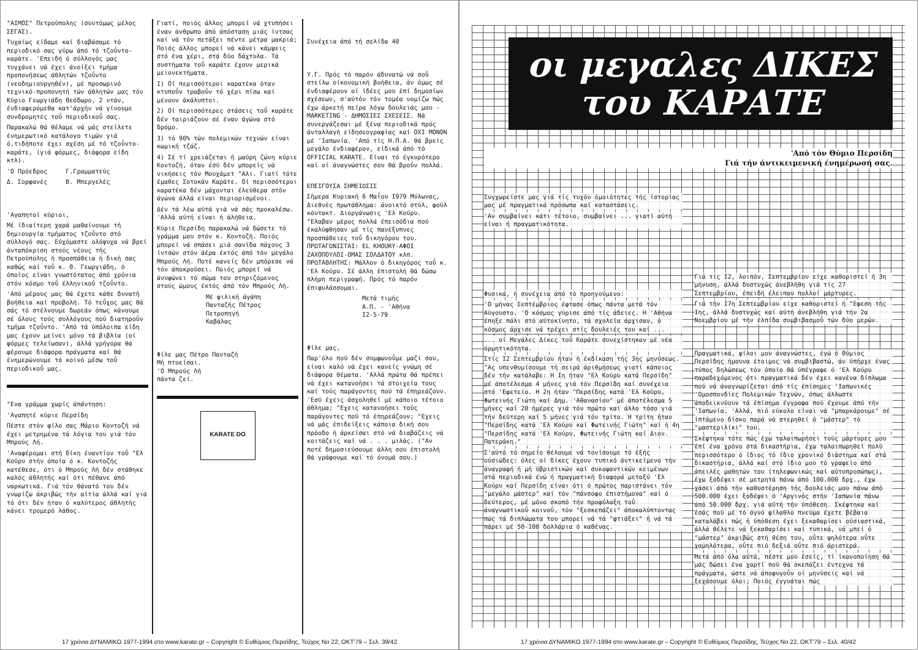"ΑΙΜΟΣ" Πετρούπολης (συντόμως μέλος ΣΕΓΑΣ).
Τυχαίως είδαμε καί διαβάσαμε τό περιοδικό σας γύρω άπό τό τζοΰντο-καράτε. 'Επειδή ό σύλλογός μας τυγχάνει νά έχει άνοίξει τμήμα προπονήσεως άθλητών τζοΰντο (νεοδημιουργηθέν), μέ προσωρινό τεχνικό-προπονητή τών άθλητών μας τόν Κύριο Γεωργιάδη Θεόδωρο, 2 ντάν, ένδιαφερόμεθα κατ'άρχήν νά γίνουμε συνδρομητές τοΰ περιοδικοΰ σας.
Παρακαλώ θά θέλαμε νά μάς στείλετε ένημερωτικό κατάλογο τιμών γιά ό,τιδήποτε έχει σχέση μέ τό τζοΰντο-καράτε, (γιά φόρμες, διάφορα είδη κτλ).
'Ο Πρόεδρος Γ.Γραμματεύς
Δ. Σορφανές Β. Μπεργελές
'Αγαπητοί κύριοι,
Μέ ίδιαίτερη χαρά μαθαίνουμε τή δημιουργία τμήματος τζοΰντο στό σύλλογό σας. Εύχόμαστε ολόψυχα νά βρεί άνταπόκριση στούς νέους τής Πετρούπολης ή προσπάθεια ή δική σας καθώς καί τοΰ κ. Θ. Γεωργιάδη, ό όποίος είναι γνωστότατος άπό χρόνια στόν κόσμο τοΰ έλληνικοΰ τζοΰντο.
'Από μέρους μας θά έχετε κάθε δυνατή βοήθεια καί προβολή. Τό τεΰχος μας θά σάς τό στέλνουμε δωρεάν όπως κάνουμε σέ όλους τούς συλλόγους πού διατηροΰν τμήμα τζοΰντο. 'Από τά ύπόλοιπα είδη μας έχουν μείνει μόνο τά βιβλία (οί φόρμες τελείωσαν), άλλά γρήγορα θά φέρουμε διάφορα πράγματα καί θά ένημερώνουμε τό κοινό μέσω τοΰ περιοδικοΰ μας.
"Ενα γράμμα χωρίς άπάντηση:
'Αγαπητέ κύριε Περσίδη
Πέστε στόν φίλο σας Μάριο Κοντοζή νά έχει μετρημένα τά λόγια του γιά τόν Μπρούς Λή.
'Αναφέρομαι στή δίκη έναντίον τοΰ "Ελ Κούρυ στήν όποία ό κ. Κοντοζής κατέθεσε, ότι ό Μπρούς Λή δέν στάθηκε καλός άθλητής καί ότι πέθανε άπό ναρκωτικά. Γιά τόν θάνατό του δέν γνωρίζω άκριβώς τήν αίτία άλλά καί γιά τό ότι δέν ήταν ό καλύτερος άθλητής κάνει τρομερό λάθος.
Γιατί, ποιός άλλος μπορεί νά χτυπήσει έναν άνθρωπο άπό άπόσταση μιάς ίντσας καί νά τόν πετάξει πέντε μέτρα μακριά; Ποιός άλλος μπορεί νά κάνει κάμψεις στό ένα χέρι, στά δύο δάχτυλα. Τά συστήματα τοΰ καράτε έχουν μερικά μειονεκτήματα.
Ι) Οί περισσότεροι καρατέκα όταν κτυποΰν τραβοΰν τό χέρι πίσω καί μένουν άκάλυπτοι.
2) Οί περισσότερες στάσεις τοΰ καράτε δέν ταιριάζουν σέ έναν άγώνα στό δρόμο.
3) τό 90% τών πολεμικών τεχνών είναι κωμική τζάζ.
4) Σέ τί χρειάζεται ή μαύρη ζώνη κύριε Κοντοζή, όταν έσύ δέν μπορείς νά νικήσεις τόν Μουχάμετ "Αλι. Γιατί τότε έμαθες Σοτοκάν Καράτε. Οί περισσότεροι καρατέκα δέν μάχονται έλεύθερα στόν άγώνα άλλά είναι περιορισμένοι.
Δέν τά λέω αύτά γιά νά σάς προκαλέσω. 'Αλλά αύτή είναι ή άλήθεια.
Κύριε Περσίδη παρακαλώ νά δώσετε τό γράμμα μου στόν κ. Κοντοζή. Ποιός μπορεί νά σπάσει μιά σανίδα πάχους 3 ίντσών στόν άέρα έκτός άπό τόν μεγάλο Μπρούς Λή. Ποτέ κανείς δέν μπόρεσε νά τόν άποκρούσει. Ποιός μπορεί νά άνυψώνει τό σώμα του στηριζόμενος στούς ώμους έκτός άπό τόν Μπρούς Λή.
Μέ φιλική άγάπη
Πανταζής Πέτρος
Πετροπηγή
Καβάλας
Φίλε μας Πέτρο Πανταζή
Μή πτοείσαι.
'Ο Μπρούς Λή
πάντα ζεί.
KARATE DO
Συνέχεια άπό τή σελίδα 40
Υ.Γ. Πρός τό παρόν άδυνατώ νά σοΰ στείλω οίκονομική βοήθεια, άν όμως σέ ένδιαφέρουν οί ίδέες μου έπί δημοσίων σχέσεων, σ'αύτόν τόν τομέα νομίζω πώς έχω άρκετή πείρα λόγω δουλειάς μου - MARKETING - ΔΗΜΟΣΙΕΣ ΣΧΕΣΕΙΣ. Νά συνεργάζεσαι μέ ξένα περιοδικά πρός άνταλλαγή είδησεογραφίας καί ΟΧΙ ΜΟΝΟΝ μέ 'Ιαπωνία. 'Από τίς Η.Π.Α. θά βρείς μεγάλο ένδιαφέρον, είδικά άπό τό OFFICIAL KARATE. Είναι τό έγκυρότερο καί οί άναγνώστες σου θά βροΰν πολλά.
ΕΠΕΙΓΟΥΣΑ ΣΗΜΕΙΩΣΙΣ
Σήμερα Κυριακή 6 Μαΐου Ι979 Μύλωνας, Διεθνές πρωτάθλημα: άνοικτό στύλ, φούλ κόντακτ. Διοργάνωσις 'Ελ Κούρυ. "Ελαβαν μέρος πολλά έπεισόδια πού έκαλύφθησαν μέ τίς πανέξυπνες προσπάθειες τοΰ δικηγόρου του. ΠΡΩΤΑΓΩΝΙΣΤΑΙ: EL KHOURY-ΑΦΟΙ ΖΑΧΟΠΟΥΛΟΙ-ΟΜΑΣ ΣΟΛΔΑΤΟΥ κλπ. ΠΡΩΤΑΘΛΗΤΗΣ: Μάλλον ό δικηγόρος τοΰ κ. 'Ελ Κούρυ. Σέ άλλη έπιστολή θά δώσω πλήρη περιγραφή. Πρός τό παρόν έπιφυλάσσομαι.
Μετά τιμής
Α.Π. - 'Αθήνα
Ι2-5-79
Φίλε μας,
Παρ'όλο πού δέν συμφωνοΰμε μαζί σου, είναι καλό νά έχει κανείς γνώμη σέ διάφορα θέματα. 'Αλλά πρώτα θά πρέπει νά έχει κατανοήσει τά στοιχεία τους καί τούς παράγοντες πού τά έπηρεάζουν. 'Εσύ έχεις άσχοληθεί μέ κάποιο τέτοιο άθλημα; "Εχεις κατανοήσει τούς παράγοντες πού τό έπηρεάζουν; "Εχεις νά μάς έπιδείξεις κάποια δική σου πρόοδο ή άρκείσαι στό νά διαβάζεις νά κοιτάζεις καί νά . . . μιλάς. ("Αν ποτέ δημοσιεύσουμε άλλη σου έπιστολή θά γράφουμε καί τό όνομά σου.)
17 χρόνια ΔΥΝΑΜΙΚΟ 1977-1994 στο www.karate.gr – Copyright © Ευθύμιος Περσίδης, Τεύχος Νο 22, ΟΚΤ'79 – Σελ. 39/42
οι μεγαλες ΔΙΚΕΣ
του ΚΑΡΑΤΕ
'Από τόν Θύμιο Περσίδη
Γιά τήν άντικειμενική ένημέρωσή σας.
Συγχωρείστε μας γιά τίς τυχόν όμοιότητες τής ίστορίας μας μέ πραγματικά πρόσωπα καί καταστάσεις.
'Αν συμβαίνει κάτι τέτοιο, συμβαίνει ... γιατί αύτή είναι ή πραγματικότητα.
Φυσικά, ή συνέχεια άπό τό προηγούμενο:
'Ο μήνας Σεπτέμβριος έφτασε όπως πάντα μετά τόν Αύγουστο. 'Ο κόσμος γύρισε άπό τίς άδειες. Η 'Αθήνα έπηξε πάλι στό αύτοκίνητο, τά σχολεία άρχισαν, ό κόσμος άρχισε νά τρέχει στίς δουλειές του καί ...
... οί Μεγάλες Δίκες τοΰ Καράτε συνεχίστηκαν μέ νέα όρμητικότητα.
Στίς Ι2 Σεπτεμβρίου ήταν ή έκδίκαση τής 3ης μηνύσεως. "Ας υπενθυμίσουμε τή σειρά άριθμήσεως γιατί κάποιος δέν τήν κατάλαβε: Η Ιη ήταν "Ελ Κούρυ κατά Περσίδη" μέ άποτέλεσμα 4 μήνες γιά τόν Περσίδη καί συνέχεια στό 'Εφετείο. Η 2η ήταν "Περσίδης κατά 'Ελ Κούρυ, Φωτεινής Γιώτη καί Δημ. 'Αθανασίου" μέ άποτέλεσμα 5 μήνες καί 20 ήμέρες γιά τόν πρώτο καί άλλο τόσο γιά τήν δεύτερη καί 5 μήνες γιά τόν τρίτο. Η τρίτη ήταν "Περσίδης κατά 'Ελ Κούρυ καί Φωτεινής Γιώτη" καί ή 4η "Περσίδης κατά 'Ελ Κούρυ, Φωτεινής Γιώτη καί Διον. Πατεράκη."
Σ'αύτό τό σημείο θέλουμε νά τονίσουμε τό έξής ούσιώδες: όλες οί δίκες έχουν τυπικό άντικείμενο τήν άναγραφή ή μή ύβριστικών καί συκοφαντικών κειμένων στά περιοδικά ένώ ή πραγματική διαφορά μεταξύ 'Ελ Κούρυ καί Περσίδη είναι ότι ό πρώτος παριστάνει τόν "μεγάλο μάστερ" καί τόν "πάνσοφο έπιστήμονα" καί ό δεύτερος, μέ μόνο σκοπό τήν προφύλαξη τοΰ άναγνωστικοΰ κοινοΰ, τόν "ξεσκεπάζει" άποκαλύπτοντας πώς τά διπλώματα του μπορεί νά τά "φτιάξει" ή νά τά πάρει μέ 50-100 δολλάρια ό καθένας.
Γιά τίς Ι2, λοιπόν, Σεπτεμβρίου είχε καθοριστεί ή 3η μήνυση, άλλά δυστυχώς άνεβλήθη γιά τίς 27 Σεπτεμβρίου, έπειδή έλειπαν πολλοί μάρτυρες.
Γιά τήν Ι7η Σεπτεμβρίου είχε καθοριστεί ή "Εφεση τής Ιης, άλλά δυστυχώς καί αύτή άνεβλήθη γιά τήν 2α Νοεμβρίου μέ τήν έλπίδα συμβιβασμοΰ τών δύο μερών.
Πραγματικά, φίλοι μου άναγνώστες, έγώ ό Θύμιος Περσίδης ήμουνα έτοιμος νά συμβιβαστώ, άν ύπήρχε ένας τύπος δηλώσεως τόν όποίο θά ύπέγραφε ό 'Ελ Κούρυ παραδεχόμενος ότι πραγματικά δέν έχει κανένα δίπλωμα πού νά άναγνωρίζεται άπό τίς έπίσημες 'Ιαπωνικές 'Ομοσπονδίες Πολεμικών Τεχνών, όπως άλλωστε άποδεικνύουν τά έπίσημα έγγραφα πού έχουμε άπό τήν 'Ιαπωνία. 'Αλλά, πιό εύκολο είναι νά "μπαρκάρουμε" σέ ίπτάμενο δίσκο παρά νά στερηθεί ό "μάστερ" τό "μαστεριλίκι" του.
Σκέφτηκα τότε πώς έχω ταλαιπωρήσει τούς μάρτυρες μου έπί ένα χρόνο στά δικαστήρια, έχω ταλαιπωρηθεί πολύ περισσότερο ό ίδιος τό ίδιο χρονικό διάστημα καί στά δικαστήρια, άλλά καί στό ίδιο μου τό γραφείο άπό άπειλές μαθητών του (τηλεφωνικώς καί αύτοπροσώπως), έχω ξοδέψει σέ μετρητά πάνω άπό 100.000 δρχ., έχω χάσει άπό τήν καθυστέρηση τής δουλειάς μου πάνω άπό 500.000 έχει ξοδέψει ό 'Αργινός στήν 'Ιαπωνία πάνω άπό 50.000 δρχ. γιά αύτή τήν ύπόθεση. Σκέφτηκα καί έσάς πού μέ τό άγνό φίλαθλο πνεύμα έχετε βέβαια καταλάβει πώς ή ύπόθεση έχει ξεκαθαρίσει ούσιαστικά, άλλά θέλετε νά ξεκαθαρίσει καί τυπικά, νά μπεί ό "μάστερ" άκριβώς στή θέση του, οΰτε ψηλότερα οΰτε χαμηλότερα, οΰτε πιό δεξιά οΰτε πιό άριστερά.
Μετά άπό όλα αύτά, πέστε μου έσείς, τί ίκανοποίηση θά μάς δώσει ένα χαρτί πού θά σκεπάζει έντεχνα τά πράγματα, ώστε νά άποφυγοΰν οί μηνύσεις καί νά ξεχάσουμε όλοι; Ποιός έγγυάται πώς
17 χρόνια ΔΥΝΑΜΙΚΟ 1977-1994 στο www.karate.gr – Copyright © Ευθύμιος Περσίδης, Τεύχος Νο 22, ΟΚΤ'79 – Σελ. 40/42